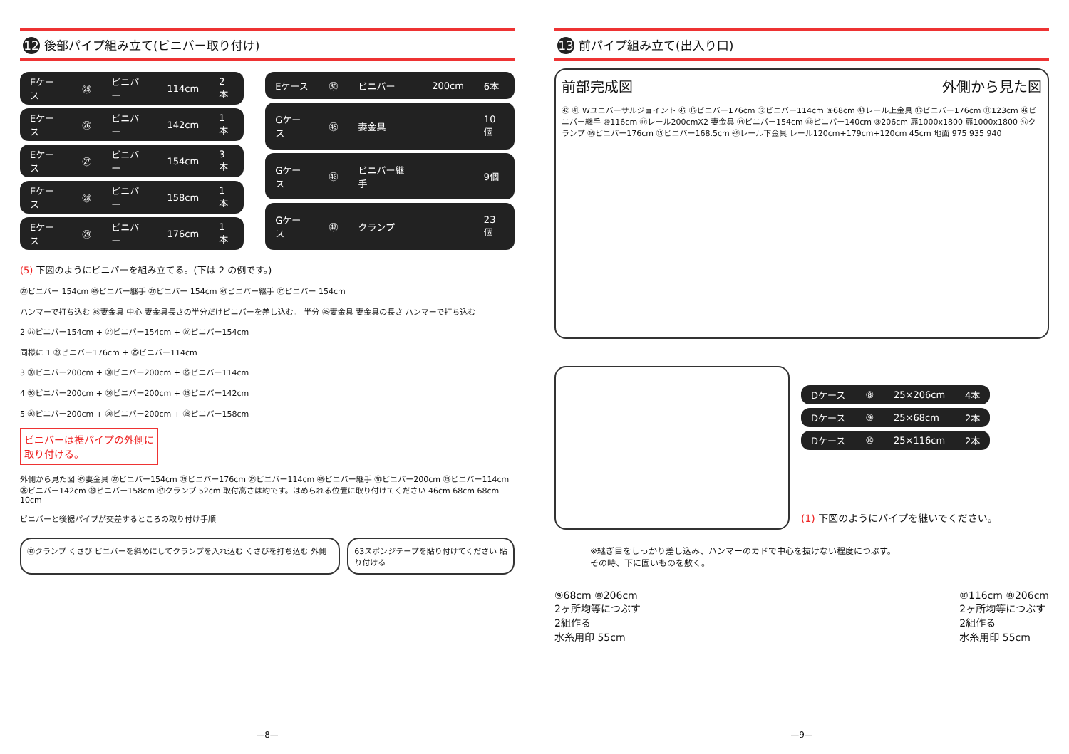12 後部パイプ組み立て(ビニバー取り付け)
| Eケース | ㉕ | ビニバー | 114cm | 2本 |
| Eケース | ㉖ | ビニバー | 142cm | 1本 |
| Eケース | ㉗ | ビニバー | 154cm | 3本 |
| Eケース | ㉘ | ビニバー | 158cm | 1本 |
| Eケース | ㉙ | ビニバー | 176cm | 1本 |
| Eケース | ㉚ | ビニバー | 200cm | 6本 |
| Gケース | ㊺ | 妻金具 | | 10個 |
| Gケース | ㊻ | ビニバー継手 | | 9個 |
| Gケース | ㊼ | クランプ | | 23個 |
(5) 下図のようにビニバーを組み立てる。(下は 2 の例です。)
㉗ビニバー 154cm ㊻ビニバー継手 ㉗ビニバー 154cm ㊻ビニバー継手 ㉗ビニバー 154cm
ハンマーで打ち込む ㊺妻金具 中心 妻金具長さの半分だけビニバーを差し込む。 半分 ㊺妻金具 妻金具の長さ ハンマーで打ち込む
2 ㉗ビニバー154cm + ㉗ビニバー154cm + ㉗ビニバー154cm
同様に 1 ㉙ビニバー176cm + ㉕ビニバー114cm
3 ㉚ビニバー200cm + ㉚ビニバー200cm + ㉕ビニバー114cm
4 ㉚ビニバー200cm + ㉚ビニバー200cm + ㉖ビニバー142cm
5 ㉚ビニバー200cm + ㉚ビニバー200cm + ㉘ビニバー158cm
ビニバーは裾パイプの外側に
取り付ける。
外側から見た図 ㊺妻金具 ㉗ビニバー154cm ㉙ビニバー176cm ㉕ビニバー114cm ㊻ビニバー継手 ㉚ビニバー200cm ㉕ビニバー114cm ㉖ビニバー142cm ㉘ビニバー158cm ㊼クランプ 52cm 取付高さは約です。はめられる位置に取り付けてください 46cm 68cm 68cm 10cm
ビニバーと後裾パイプが交差するところの取り付け手順
㊼クランプ くさび ビニバーを斜めにしてクランプを入れ込む くさびを打ち込む 外側
63スポンジテープを貼り付けてください 貼り付ける
—8—
13 前パイプ組み立て(出入り口)
前部完成図 外側から見た図
㊷ ㊶ Wユニバーサルジョイント ㊺ ⑯ビニバー176cm ⑫ビニバー114cm ⑨68cm ㊽レール上金具 ⑯ビニバー176cm ⑪123cm ㊻ビニバー継手 ⑩116cm ⑰レール200cmX2 妻金具 ⑭ビニバー154cm ⑬ビニバー140cm ⑧206cm 扉1000x1800 扉1000x1800 ㊼クランプ ⑯ビニバー176cm ⑮ビニバー168.5cm ㊾レール下金具 レール120cm+179cm+120cm 45cm 地面 975 935 940
| Dケース | ⑧ | 25×206cm | 4本 |
| Dケース | ⑨ | 25×68cm | 2本 |
| Dケース | ⑩ | 25×116cm | 2本 |
(1) 下図のようにパイプを継いでください。
※継ぎ目をしっかり差し込み、ハンマーのカドで中心を抜けない程度につぶす。
その時、下に固いものを敷く。
⑨68cm ⑧206cm
2ヶ所均等につぶす
2組作る
水糸用印 55cm
⑩116cm ⑧206cm
2ヶ所均等につぶす
2組作る
水糸用印 55cm
—9—